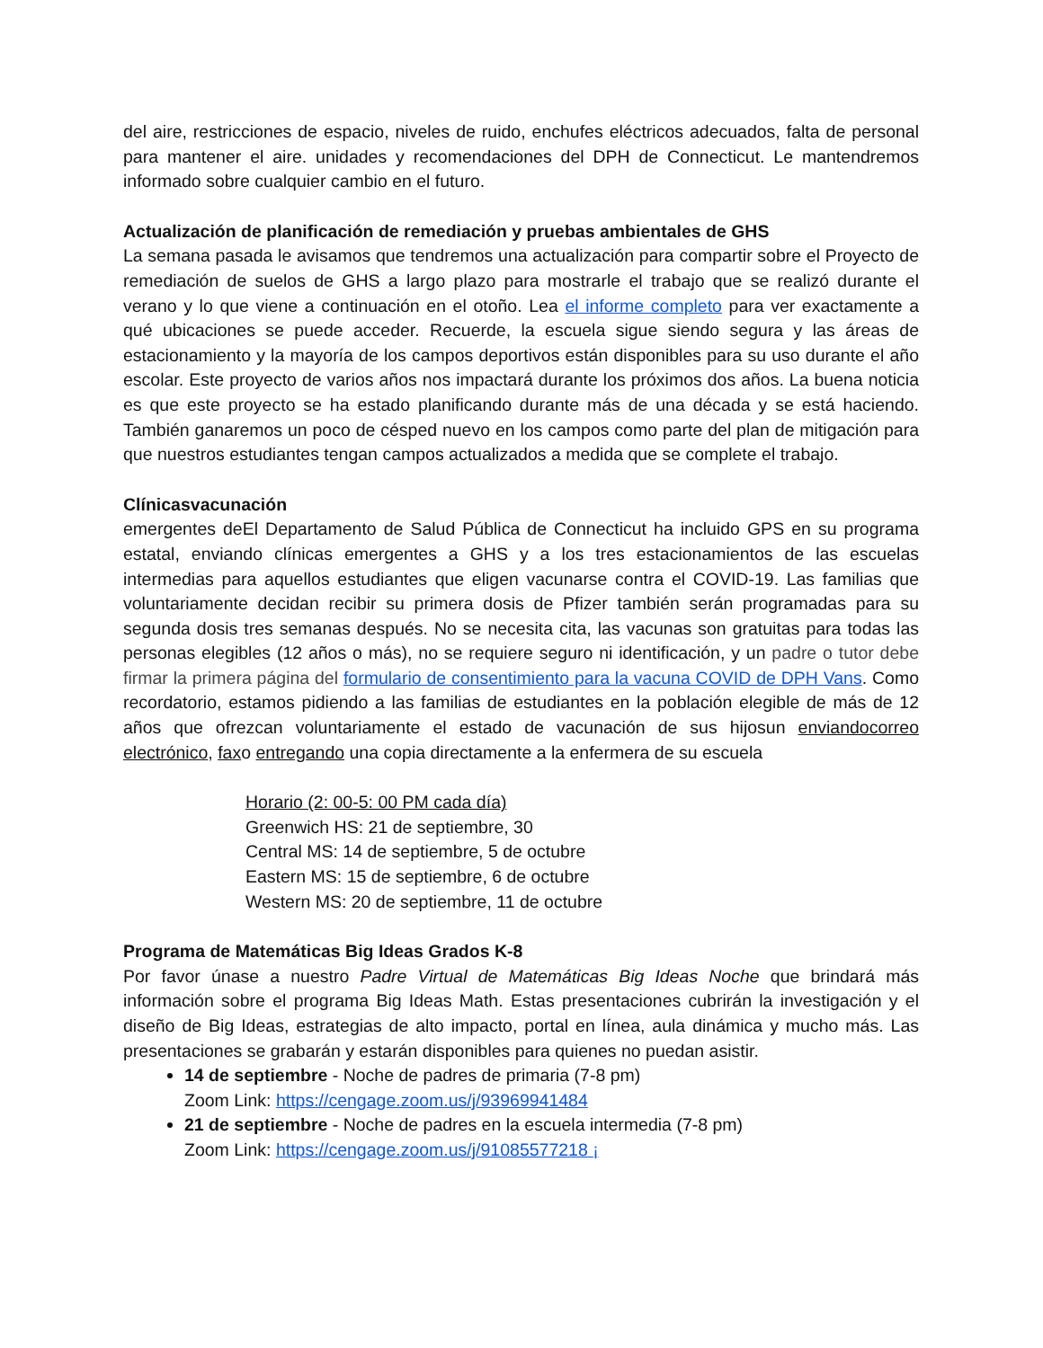del aire, restricciones de espacio, niveles de ruido, enchufes eléctricos adecuados, falta de personal para mantener el aire. unidades y recomendaciones del DPH de Connecticut. Le mantendremos informado sobre cualquier cambio en el futuro.
Actualización de planificación de remediación y pruebas ambientales de GHS
La semana pasada le avisamos que tendremos una actualización para compartir sobre el Proyecto de remediación de suelos de GHS a largo plazo para mostrarle el trabajo que se realizó durante el verano y lo que viene a continuación en el otoño. Lea el informe completo para ver exactamente a qué ubicaciones se puede acceder. Recuerde, la escuela sigue siendo segura y las áreas de estacionamiento y la mayoría de los campos deportivos están disponibles para su uso durante el año escolar. Este proyecto de varios años nos impactará durante los próximos dos años. La buena noticia es que este proyecto se ha estado planificando durante más de una década y se está haciendo. También ganaremos un poco de césped nuevo en los campos como parte del plan de mitigación para que nuestros estudiantes tengan campos actualizados a medida que se complete el trabajo.
Clínicasvacunación
emergentes deEl Departamento de Salud Pública de Connecticut ha incluido GPS en su programa estatal, enviando clínicas emergentes a GHS y a los tres estacionamientos de las escuelas intermedias para aquellos estudiantes que eligen vacunarse contra el COVID-19. Las familias que voluntariamente decidan recibir su primera dosis de Pfizer también serán programadas para su segunda dosis tres semanas después. No se necesita cita, las vacunas son gratuitas para todas las personas elegibles (12 años o más), no se requiere seguro ni identificación, y un padre o tutor debe firmar la primera página del formulario de consentimiento para la vacuna COVID de DPH Vans. Como recordatorio, estamos pidiendo a las familias de estudiantes en la población elegible de más de 12 años que ofrezcan voluntariamente el estado de vacunación de sus hijosun enviandocorreo electrónico, faxo entregando una copia directamente a la enfermera de su escuela
Horario (2: 00-5: 00 PM cada día)
Greenwich HS: 21 de septiembre, 30
Central MS: 14 de septiembre, 5 de octubre
Eastern MS: 15 de septiembre, 6 de octubre
Western MS: 20 de septiembre, 11 de octubre
Programa de Matemáticas Big Ideas Grados K-8
Por favor únase a nuestro Padre Virtual de Matemáticas Big Ideas Noche que brindará más información sobre el programa Big Ideas Math. Estas presentaciones cubrirán la investigación y el diseño de Big Ideas, estrategias de alto impacto, portal en línea, aula dinámica y mucho más. Las presentaciones se grabarán y estarán disponibles para quienes no puedan asistir.
14 de septiembre - Noche de padres de primaria (7-8 pm)
Zoom Link: https://cengage.zoom.us/j/93969941484
21 de septiembre - Noche de padres en la escuela intermedia (7-8 pm)
Zoom Link: https://cengage.zoom.us/j/91085577218 ¡